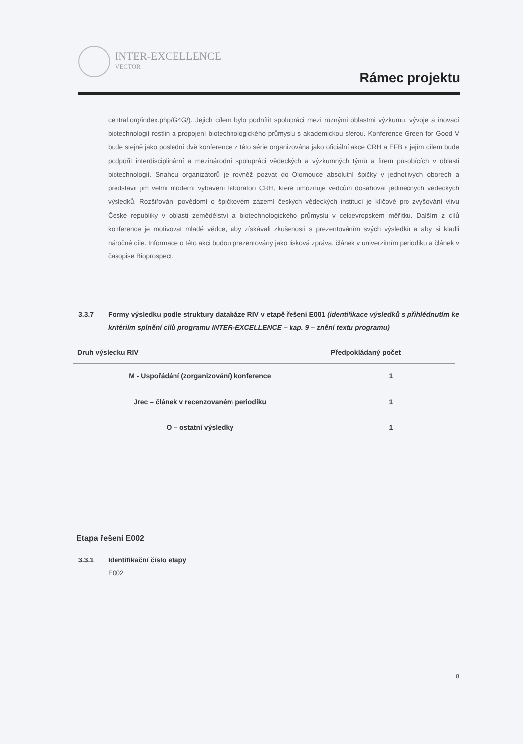INTER-EXCELLENCE
VECTOR
Rámec projektu
central.org/index.php/G4G/). Jejich cílem bylo podnítit spolupráci mezi různými oblastmi výzkumu, vývoje a inovací biotechnologií rostlin a propojení biotechnologického průmyslu s akademickou sférou. Konference Green for Good V bude stejně jako poslední dvě konference z této série organizována jako oficiální akce CRH a EFB a jejím cílem bude podpořit interdisciplinární a mezinárodní spolupráci vědeckých a výzkumných týmů a firem působících v oblasti biotechnologií. Snahou organizátorů je rovněž pozvat do Olomouce absolutní špičky v jednotlivých oborech a představit jim velmi moderní vybavení laboratoří CRH, které umožňuje vědcům dosahovat jedinečných vědeckých výsledků. Rozšiřování povědomí o špičkovém zázemí českých vědeckých institucí je klíčové pro zvyšování vlivu České republiky v oblasti zemědělství a biotechnologického průmyslu v celoevropském měřítku. Dalším z cílů konference je motivovat mladé vědce, aby získávali zkušenosti s prezentováním svých výsledků a aby si kladli náročné cíle. Informace o této akci budou prezentovány jako tisková zpráva, článek v univerzitním periodiku a článek v časopise Bioprospect.
3.3.7 Formy výsledku podle struktury databáze RIV v etapě řešení E001 (identifikace výsledků s přihlédnutím ke kritériím splnění cílů programu INTER-EXCELLENCE – kap. 9 – znění textu programu)
| Druh výsledku RIV | Předpokládaný počet |
| --- | --- |
| M - Uspořádání (zorganizování) konference | 1 |
| Jrec – článek v recenzovaném periodiku | 1 |
| O – ostatní výsledky | 1 |
Etapa řešení E002
3.3.1 Identifikační číslo etapy
E002
8